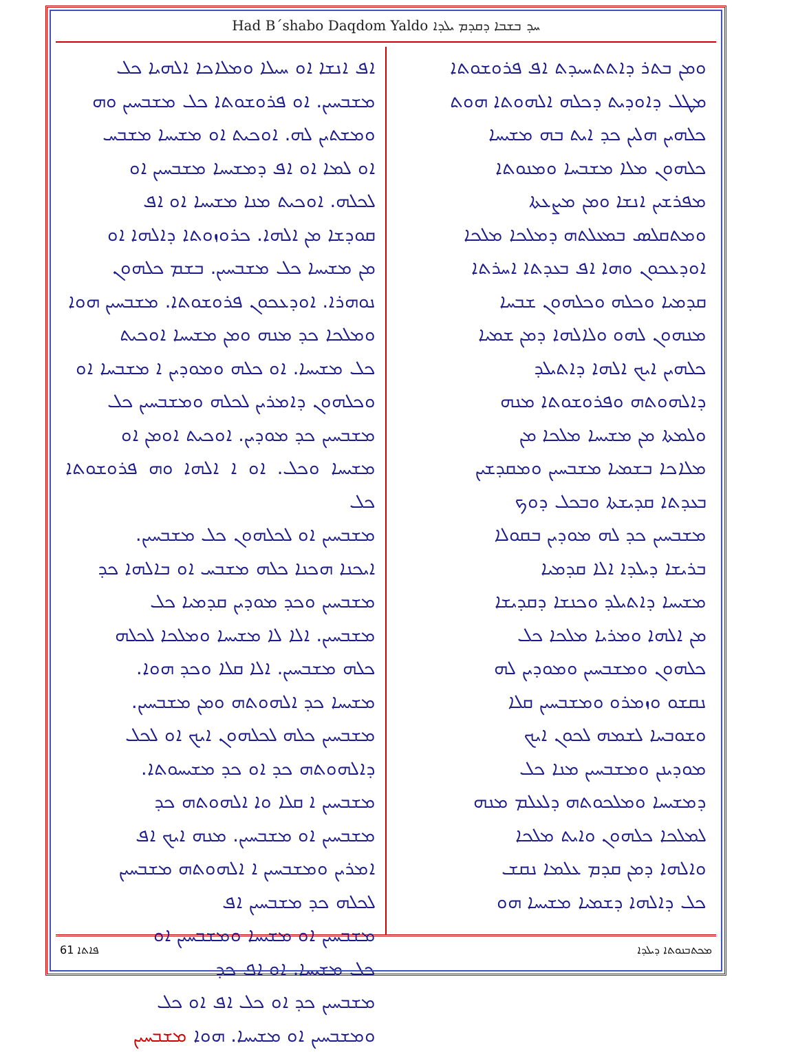Had B´shabo Daqdom Yaldo ܚܕ ܒܫܒܐ ܕܩܕܡ ܝܠܕܐ
ܘܡܢ ܒܬܪ ܕܐܬܬܚܝܕܬ ܐܦ ܦܪܘܫܘܬܐ
ܡܛܠ ܕܐܘܕܝܬ ܕܟܠܗ ܐܠܗܘܬܐ ܗܘܬ
ܟܠܗܝܢ ܗܠܝܢ ܟܕ ܐܝܬ ܒܗ ܡܫܝܚܐ
ܟܠܗܘܢ ܡܠܐ ܡܫܒܚܐ ܘܡܢܘܬܐ
ܡܦܪܫܝܢ ܐܢܫܐ ܘܡܢ ܡܨܥܬܐ
ܘܡܬܩܠܣ ܒܡܥܠܬܗ ܕܡܠܟܐ ܡܠܟܐ
ܐܘܕܥܟܘܢ ܘܗܐ ܐܦ ܒܥܕܬܐ ܐܚܪܬܐ
ܩܕܡܝܐ ܘܟܠܗ ܘܟܠܗܘܢ ܫܒܚܐ
ܡܢܗܘܢ ܠܗܘ ܘܠܐܠܗܐ ܕܡܢ ܫܡܝܐ
ܟܠܗܝܢ ܐܝܟ ܐܠܗܐ ܕܐܬܝܠܕ
ܕܐܠܗܘܬܗ ܘܦܪܘܫܘܬܐ ܡܢܗ
ܘܠܡܬܐ ܡܢ ܡܫܝܚܐ ܡܠܟܐ ܡܢ
ܡܠܐܟܐ ܒܫܡܝܐ ܡܫܒܚܝܢ ܘܡܩܕܫܝܢ
ܒܥܕܬܐ ܩܕܝܫܬܐ ܘܒܟܠ ܕܘܟ
ܡܫܒܚܝܢ ܟܕ ܠܗ ܡܘܕܝܢ ܒܩܘܠܐ
ܒܪܝܫܐ ܕܝܠܕܐ ܐܠܐ ܩܕܡܝܐ
ܡܫܝܚܐ ܕܐܬܝܠܕ ܘܟܢܫܐ ܕܩܕܝܫܐ
ܡܢ ܐܠܗܐ ܘܡܪܝܐ ܡܠܟܐ ܟܠ
ܟܠܗܘܢ ܘܡܫܒܚܝܢ ܘܡܘܕܝܢ ܠܗ
ܢܩܫܘ ܘܙܡܪܘ ܘܡܫܒܚܝܢ ܩܠܐ
ܘܫܘܒܚܐ ܠܫܡܗ ܠܟܘܢ ܐܝܟ
ܡܘܕܝܢܢ ܘܡܫܒܚܝܢ ܡܢܐ ܟܠ
ܕܡܫܝܚܐ ܘܡܠܟܘܬܗ ܕܠܥܠܡ ܡܢܗ
ܠܡܠܟܐ ܟܠܗܘܢ ܘܐܝܬ ܡܠܟܐ
ܘܐܠܗܐ ܕܡܢ ܩܕܡ ܥܠܡܐ ܢܩܫ
ܟܠ ܕܐܠܗܐ ܕܫܡܝܐ ܡܫܝܚܐ ܗܘ
ܐܦ ܐܢܫܐ ܐܘ ܚܝܠܐ ܘܡܠܐܟܐ ܐܠܗܝܐ ܟܠ
ܡܫܒܚܝܢ. ܐܘ ܦܪܘܫܘܬܐ ܟܠ ܡܫܒܚܝܢ ܘܗ
ܘܡܫܬܝܢ ܠܗ. ܐܘܟܝܬ ܐܘ ܡܫܝܚܐ ܡܫܒܚ
ܐܘ ܠܡܐ ܐܘ ܐܦ ܕܡܫܝܚܐ ܡܫܒܚܝܢ ܐܘ
ܠܟܠܗ. ܐܘܟܝܬ ܡܢܐ ܡܫܝܚܐ ܐܘ ܐܦ
ܩܘܕܫܐ ܡܢ ܐܠܗܐ. ܟܪܘܙܘܬܐ ܕܐܠܗܐ ܐܘ
ܡܢ ܡܫܝܚܐ ܟܠ ܡܫܒܚܝܢ. ܒܫܡ ܟܠܗܘܢ
ܢܘܗܪܐ. ܐܘܕܥܟܘܢ ܦܪܘܫܘܬܐ. ܡܫܒܚܝܢ ܗܘܐ
ܘܡܠܟܐ ܟܕ ܡܢܗ ܘܡܢ ܡܫܝܚܐ ܐܘܟܝܬ
ܟܠ ܡܫܝܚܐ. ܐܘ ܟܠܗ ܘܡܘܕܝܢ ܐ ܡܫܒܚܐ ܐܘ
ܘܟܠܗܘܢ ܕܐܡܪܝܢ ܠܟܠܗ ܘܡܫܒܚܝܢ ܟܠ
ܡܫܒܚܝܢ ܟܕ ܡܘܕܝܢ. ܐܘܟܝܬ ܐܘܡܢ ܐܘ
ܡܫܝܚܐ ܘܟܠ. ܐܘ ܐ ܐܠܗܐ ܘܗ ܦܪܘܫܘܬܐ ܟܠ
ܡܫܒܚܝܢ ܐܘ ܠܟܠܗܘܢ ܟܠ ܡܫܒܚܝܢ.
ܐܝܟܢܐ ܗܟܢܐ ܟܠܗ ܡܫܒܚ ܐܘ ܒܐܠܗܐ ܟܕ
ܡܫܒܚܝܢ ܘܟܕ ܡܘܕܝܢ ܩܕܡܝܐ ܟܠ
ܡܫܒܚܝܢ. ܐܠܐ ܠܐ ܡܫܝܚܐ ܘܡܠܟܐ ܠܟܠܗ
ܟܠܗ ܡܫܒܚܝܢ. ܐܠܐ ܩܠܐ ܘܟܕ ܗܘܐ.
ܡܫܝܚܐ ܟܕ ܐܠܗܘܬܗ ܘܡܢ ܡܫܒܚܝܢ.
ܡܫܒܚܝܢ ܟܠܗ ܠܟܠܗܘܢ ܐܝܟ ܐܘ ܠܟܠ
ܕܐܠܗܘܬܗ ܟܕ ܐܘ ܟܕ ܡܫܝܚܘܬܐ.
ܡܫܒܚܝܢ ܐ ܩܠܐ ܘܐ ܐܠܗܘܬܗ ܟܕ
ܡܫܒܚܝܢ ܐܘ ܡܫܒܚܝܢ. ܡܢܗ ܐܝܟ ܐܦ
ܐܡܪܝܢ ܘܡܫܒܚܝܢ ܐ ܐܠܗܘܬܗ ܡܫܒܚܝܢ
ܠܟܠܗ ܟܕ ܡܫܒܚܝܢ ܐܦ
ܡܫܒܚܝܢ ܐܘ ܡܫܝܚܐ ܘܡܫܒܚܝܢ ܐܘ
ܟܠ ܡܫܝܚܐ. ܐܘ ܐܦ ܟܕ
ܡܫܒܚܝܢ ܟܕ ܐܘ ܟܠ ܐܦ ܐܘ ܟܠ
ܘܡܫܒܚܝܢ ܐܘ ܡܫܝܚܐ. ܗܘܐ ܡܫܒܚܝܢ
61 ܦܐܬܐ ܡܟܬܒܢܘܬܐ ܕܝܠܕܐ